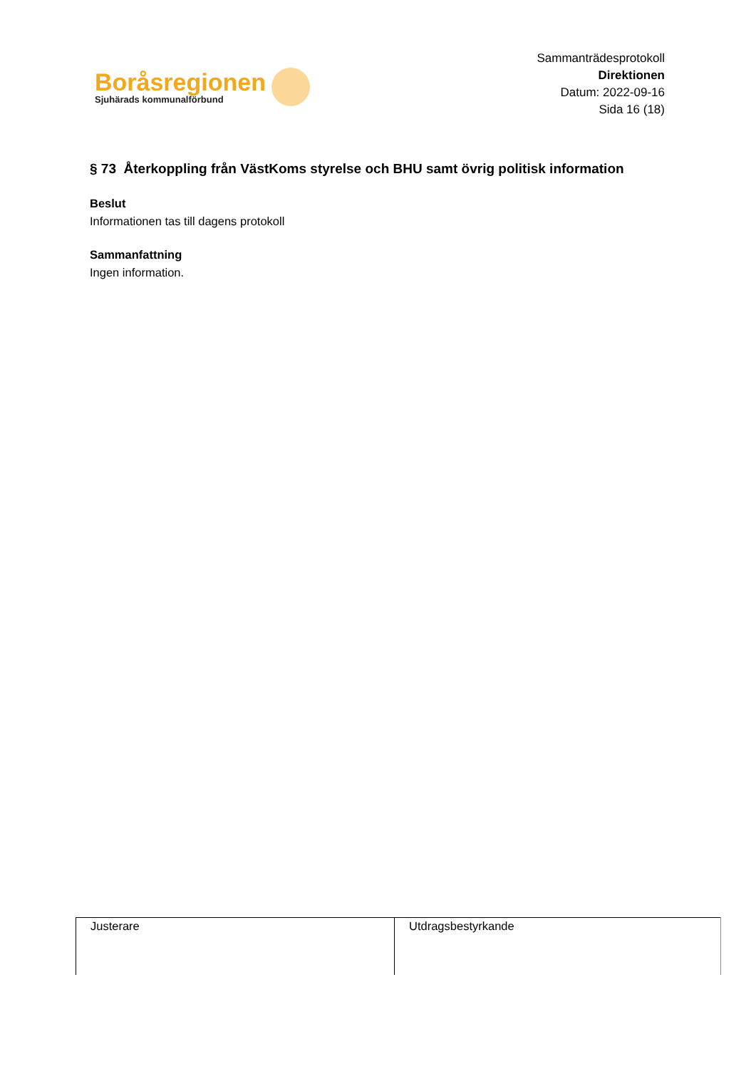Boråsregionen
Sjuhärads kommunalförbund
Sammanträdesprotokoll
Direktionen
Datum: 2022-09-16
Sida 16 (18)
§ 73 Återkoppling från VästKoms styrelse och BHU samt övrig politisk information
Beslut
Informationen tas till dagens protokoll
Sammanfattning
Ingen information.
| Justerare | Utdragsbestyrkande |